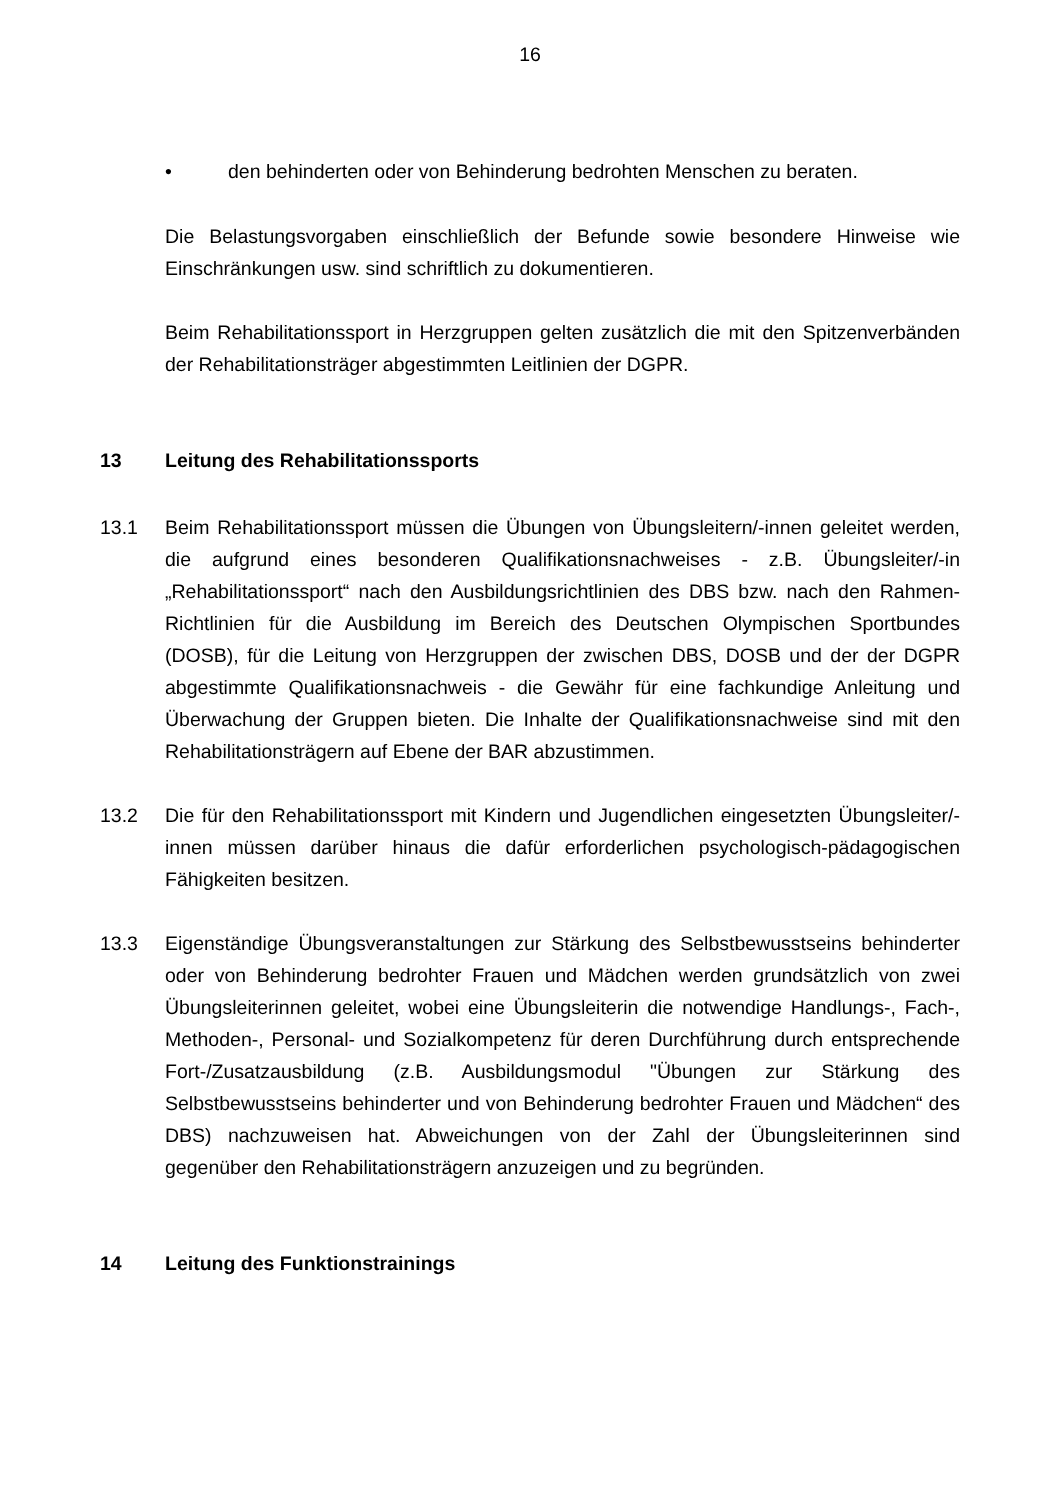16
• den behinderten oder von Behinderung bedrohten Menschen zu beraten.
Die Belastungsvorgaben einschließlich der Befunde sowie besondere Hinweise wie Einschränkungen usw. sind schriftlich zu dokumentieren.
Beim Rehabilitationssport in Herzgruppen gelten zusätzlich die mit den Spitzenverbänden der Rehabilitationsträger abgestimmten Leitlinien der DGPR.
13 Leitung des Rehabilitationssports
13.1 Beim Rehabilitationssport müssen die Übungen von Übungsleitern/-innen geleitet werden, die aufgrund eines besonderen Qualifikationsnachweises - z.B. Übungsleiter/-in „Rehabilitationssport“ nach den Ausbildungsrichtlinien des DBS bzw. nach den Rahmen-Richtlinien für die Ausbildung im Bereich des Deutschen Olympischen Sportbundes (DOSB), für die Leitung von Herzgruppen der zwischen DBS, DOSB und der der DGPR abgestimmte Qualifikationsnachweis - die Gewähr für eine fachkundige Anleitung und Überwachung der Gruppen bieten. Die Inhalte der Qualifikationsnachweise sind mit den Rehabilitationsträgern auf Ebene der BAR abzustimmen.
13.2 Die für den Rehabilitationssport mit Kindern und Jugendlichen eingesetzten Übungsleiter/-innen müssen darüber hinaus die dafür erforderlichen psychologisch-pädagogischen Fähigkeiten besitzen.
13.3 Eigenständige Übungsveranstaltungen zur Stärkung des Selbstbewusstseins behinderter oder von Behinderung bedrohter Frauen und Mädchen werden grundsätzlich von zwei Übungsleiterinnen geleitet, wobei eine Übungsleiterin die notwendige Handlungs-, Fach-, Methoden-, Personal- und Sozialkompetenz für deren Durchführung durch entsprechende Fort-/Zusatzausbildung (z.B. Ausbildungsmodul "Übungen zur Stärkung des Selbstbewusstseins behinderter und von Behinderung bedrohter Frauen und Mädchen“ des DBS) nachzuweisen hat. Abweichungen von der Zahl der Übungsleiterinnen sind gegenüber den Rehabilitationsträgern anzuzeigen und zu begründen.
14 Leitung des Funktionstrainings